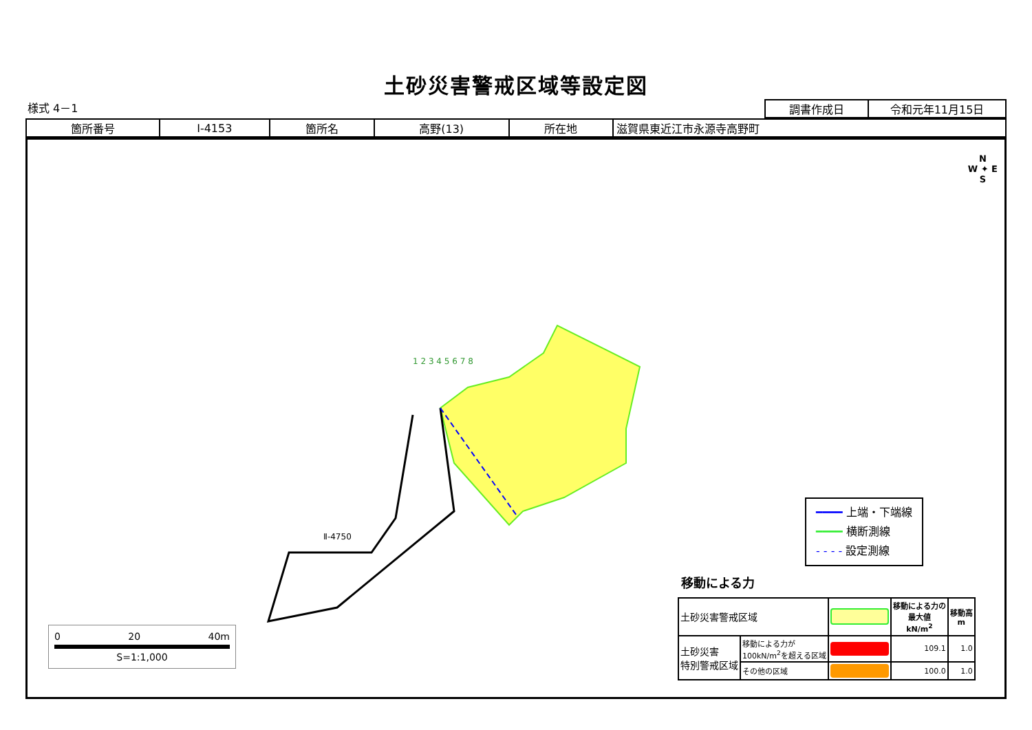土砂災害警戒区域等設定図
様式 4－1
| 調書作成日 | 令和元年11月15日 |
| 箇所番号 | Ⅰ-4153 | 箇所名 | 高野(13) | 所在地 | 滋賀県東近江市永源寺高野町 |
1 2 3 4 5 6 7 8
Ⅱ-4750
N
W ✦ E
S
━━━━ 上端・下端線
━━━━ 横断測線
- - - - 設定測線
移動による力
| 土砂災害警戒区域 | | | 移動による力の 最大値 kN/m<sup>2</sup> | 移動高 m |
| 土砂災害 特別警戒区域 | 移動による力が 100kN/m<sup>2</sup>を超える区域 | | 109.1 | 1.0 |
| | その他の区域 | | 100.0 | 1.0 |
0 20 40m
S=1:1,000